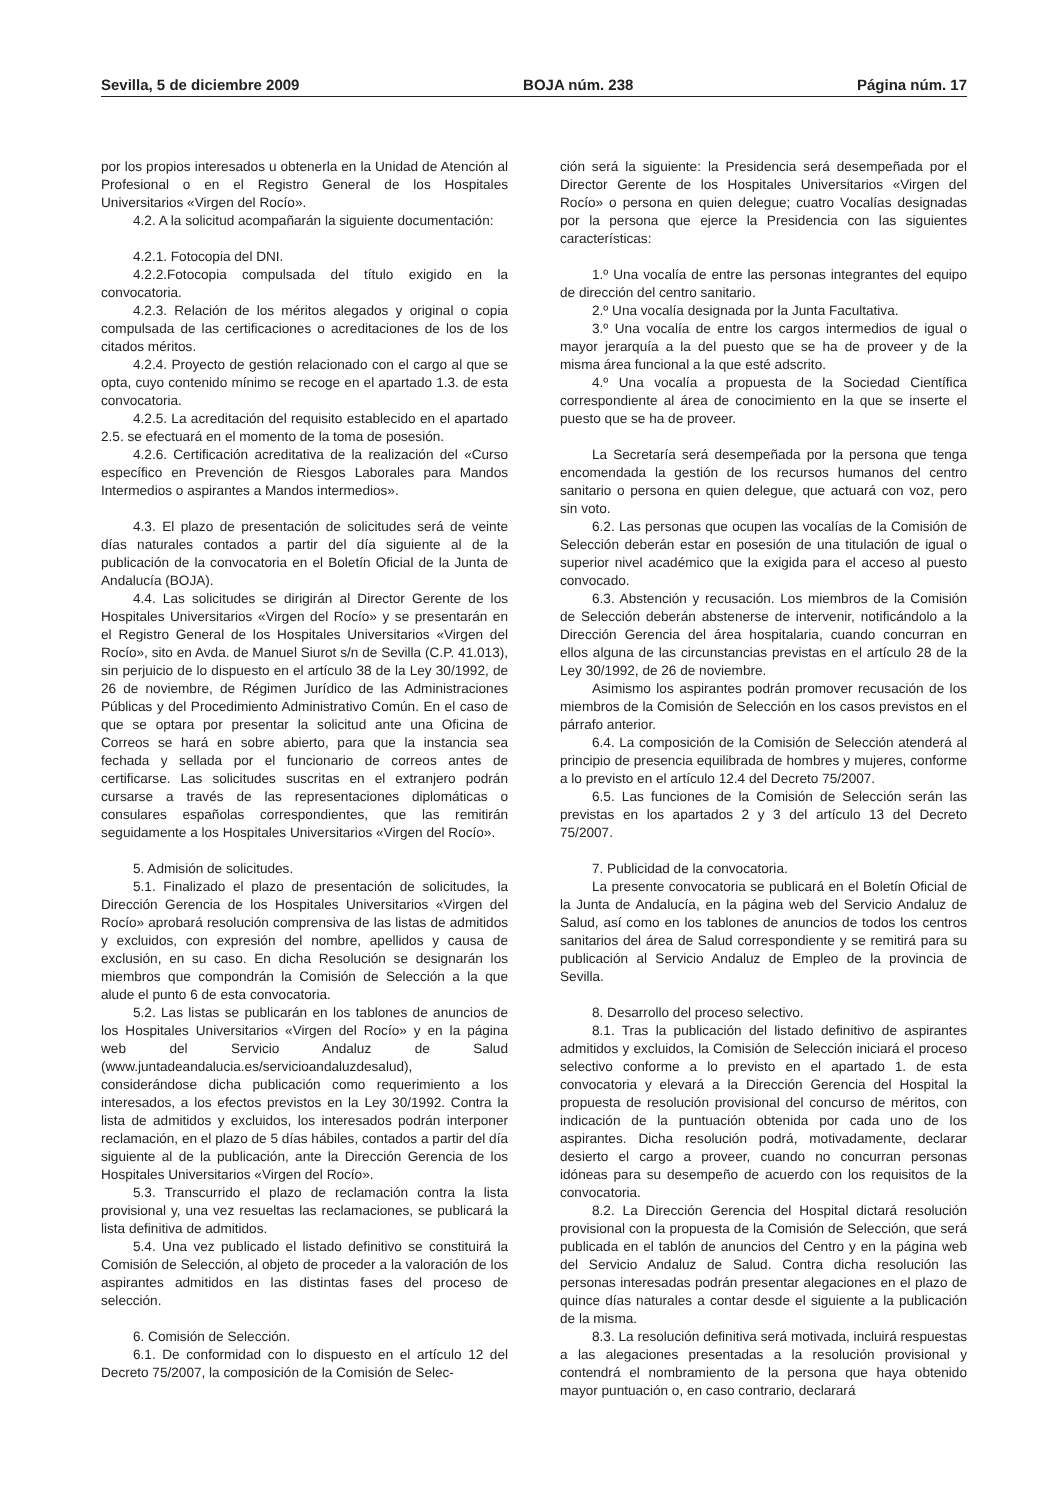Sevilla, 5 de diciembre 2009 BOJA núm. 238 Página núm. 17
por los propios interesados u obtenerla en la Unidad de Atención al Profesional o en el Registro General de los Hospitales Universitarios «Virgen del Rocío».
4.2. A la solicitud acompañarán la siguiente documentación:
4.2.1. Fotocopia del DNI.
4.2.2.Fotocopia compulsada del título exigido en la convocatoria.
4.2.3. Relación de los méritos alegados y original o copia compulsada de las certificaciones o acreditaciones de los de los citados méritos.
4.2.4. Proyecto de gestión relacionado con el cargo al que se opta, cuyo contenido mínimo se recoge en el apartado 1.3. de esta convocatoria.
4.2.5. La acreditación del requisito establecido en el apartado 2.5. se efectuará en el momento de la toma de posesión.
4.2.6. Certificación acreditativa de la realización del «Curso específico en Prevención de Riesgos Laborales para Mandos Intermedios o aspirantes a Mandos intermedios».
4.3. El plazo de presentación de solicitudes será de veinte días naturales contados a partir del día siguiente al de la publicación de la convocatoria en el Boletín Oficial de la Junta de Andalucía (BOJA).
4.4. Las solicitudes se dirigirán al Director Gerente de los Hospitales Universitarios «Virgen del Rocío» y se presentarán en el Registro General de los Hospitales Universitarios «Virgen del Rocío», sito en Avda. de Manuel Siurot s/n de Sevilla (C.P. 41.013), sin perjuicio de lo dispuesto en el artículo 38 de la Ley 30/1992, de 26 de noviembre, de Régimen Jurídico de las Administraciones Públicas y del Procedimiento Administrativo Común. En el caso de que se optara por presentar la solicitud ante una Oficina de Correos se hará en sobre abierto, para que la instancia sea fechada y sellada por el funcionario de correos antes de certificarse. Las solicitudes suscritas en el extranjero podrán cursarse a través de las representaciones diplomáticas o consulares españolas correspondientes, que las remitirán seguidamente a los Hospitales Universitarios «Virgen del Rocío».
5. Admisión de solicitudes.
5.1. Finalizado el plazo de presentación de solicitudes, la Dirección Gerencia de los Hospitales Universitarios «Virgen del Rocío» aprobará resolución comprensiva de las listas de admitidos y excluidos, con expresión del nombre, apellidos y causa de exclusión, en su caso. En dicha Resolución se designarán los miembros que compondrán la Comisión de Selección a la que alude el punto 6 de esta convocatoria.
5.2. Las listas se publicarán en los tablones de anuncios de los Hospitales Universitarios «Virgen del Rocío» y en la página web del Servicio Andaluz de Salud (www.juntadeandalucia.es/servicioandaluzdesalud), considerándose dicha publicación como requerimiento a los interesados, a los efectos previstos en la Ley 30/1992. Contra la lista de admitidos y excluidos, los interesados podrán interponer reclamación, en el plazo de 5 días hábiles, contados a partir del día siguiente al de la publicación, ante la Dirección Gerencia de los Hospitales Universitarios «Virgen del Rocío».
5.3. Transcurrido el plazo de reclamación contra la lista provisional y, una vez resueltas las reclamaciones, se publicará la lista definitiva de admitidos.
5.4. Una vez publicado el listado definitivo se constituirá la Comisión de Selección, al objeto de proceder a la valoración de los aspirantes admitidos en las distintas fases del proceso de selección.
6. Comisión de Selección.
6.1. De conformidad con lo dispuesto en el artículo 12 del Decreto 75/2007, la composición de la Comisión de Selec-
ción será la siguiente: la Presidencia será desempeñada por el Director Gerente de los Hospitales Universitarios «Virgen del Rocío» o persona en quien delegue; cuatro Vocalías designadas por la persona que ejerce la Presidencia con las siguientes características:
1.º Una vocalía de entre las personas integrantes del equipo de dirección del centro sanitario.
2.º Una vocalía designada por la Junta Facultativa.
3.º Una vocalía de entre los cargos intermedios de igual o mayor jerarquía a la del puesto que se ha de proveer y de la misma área funcional a la que esté adscrito.
4.º Una vocalía a propuesta de la Sociedad Científica correspondiente al área de conocimiento en la que se inserte el puesto que se ha de proveer.
La Secretaría será desempeñada por la persona que tenga encomendada la gestión de los recursos humanos del centro sanitario o persona en quien delegue, que actuará con voz, pero sin voto.
6.2. Las personas que ocupen las vocalías de la Comisión de Selección deberán estar en posesión de una titulación de igual o superior nivel académico que la exigida para el acceso al puesto convocado.
6.3. Abstención y recusación. Los miembros de la Comisión de Selección deberán abstenerse de intervenir, notificándolo a la Dirección Gerencia del área hospitalaria, cuando concurran en ellos alguna de las circunstancias previstas en el artículo 28 de la Ley 30/1992, de 26 de noviembre.
Asimismo los aspirantes podrán promover recusación de los miembros de la Comisión de Selección en los casos previstos en el párrafo anterior.
6.4. La composición de la Comisión de Selección atenderá al principio de presencia equilibrada de hombres y mujeres, conforme a lo previsto en el artículo 12.4 del Decreto 75/2007.
6.5. Las funciones de la Comisión de Selección serán las previstas en los apartados 2 y 3 del artículo 13 del Decreto 75/2007.
7. Publicidad de la convocatoria.
La presente convocatoria se publicará en el Boletín Oficial de la Junta de Andalucía, en la página web del Servicio Andaluz de Salud, así como en los tablones de anuncios de todos los centros sanitarios del área de Salud correspondiente y se remitirá para su publicación al Servicio Andaluz de Empleo de la provincia de Sevilla.
8. Desarrollo del proceso selectivo.
8.1. Tras la publicación del listado definitivo de aspirantes admitidos y excluidos, la Comisión de Selección iniciará el proceso selectivo conforme a lo previsto en el apartado 1. de esta convocatoria y elevará a la Dirección Gerencia del Hospital la propuesta de resolución provisional del concurso de méritos, con indicación de la puntuación obtenida por cada uno de los aspirantes. Dicha resolución podrá, motivadamente, declarar desierto el cargo a proveer, cuando no concurran personas idóneas para su desempeño de acuerdo con los requisitos de la convocatoria.
8.2. La Dirección Gerencia del Hospital dictará resolución provisional con la propuesta de la Comisión de Selección, que será publicada en el tablón de anuncios del Centro y en la página web del Servicio Andaluz de Salud. Contra dicha resolución las personas interesadas podrán presentar alegaciones en el plazo de quince días naturales a contar desde el siguiente a la publicación de la misma.
8.3. La resolución definitiva será motivada, incluirá respuestas a las alegaciones presentadas a la resolución provisional y contendrá el nombramiento de la persona que haya obtenido mayor puntuación o, en caso contrario, declarará